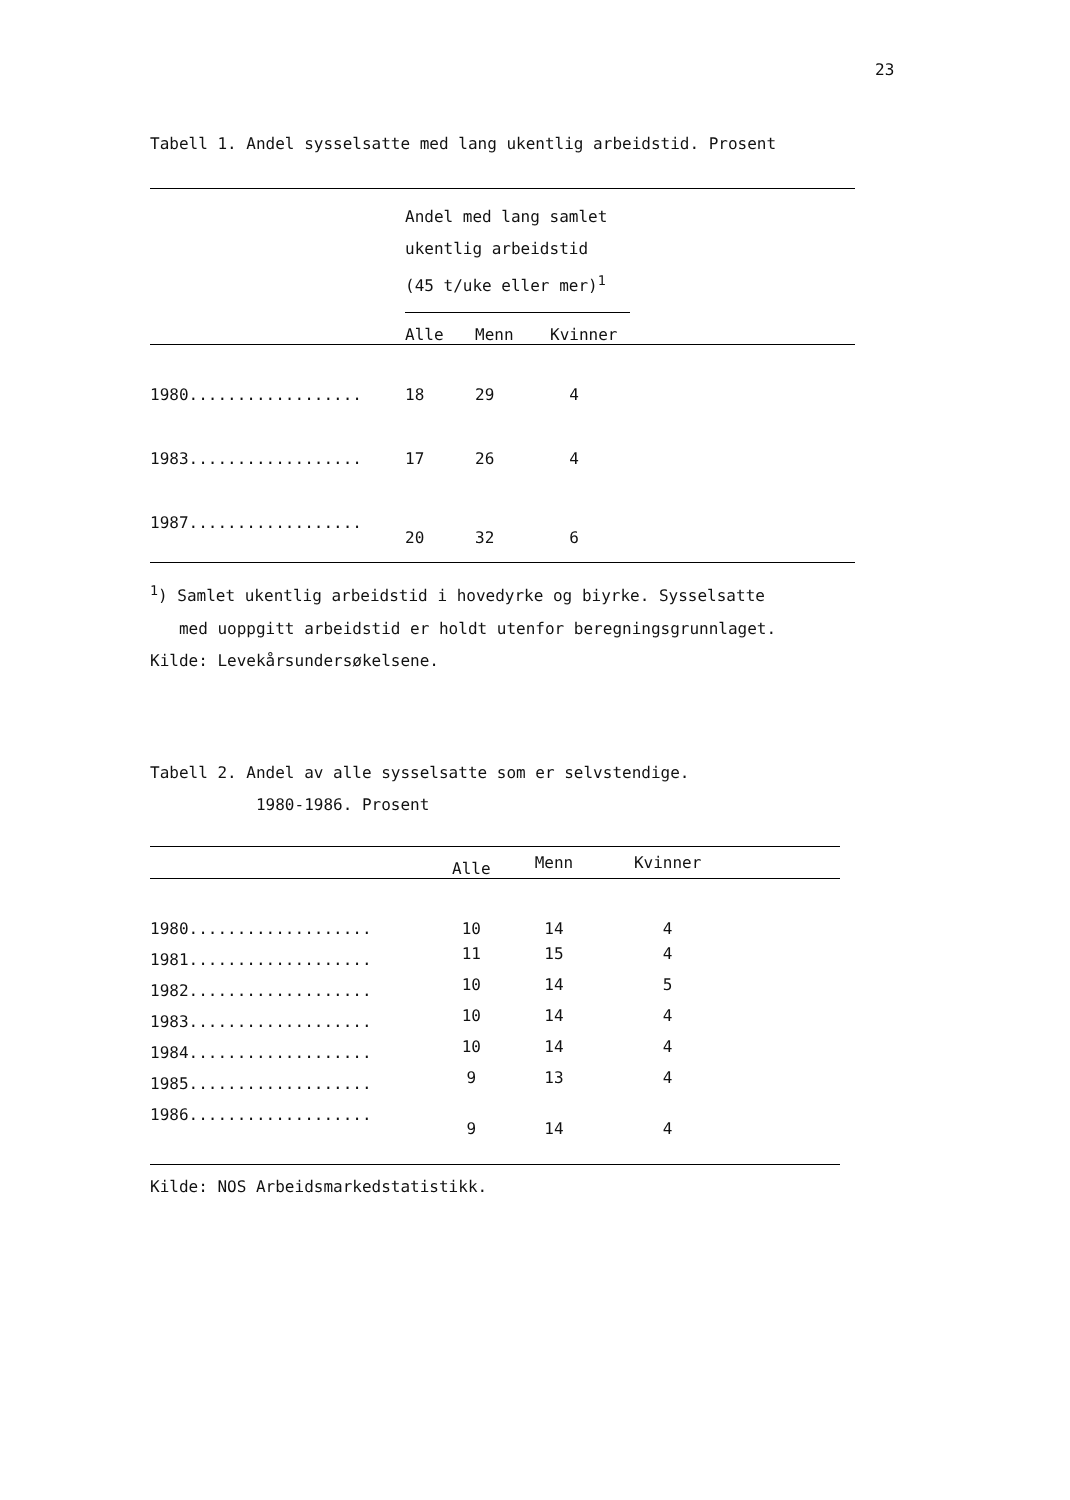23
Tabell 1. Andel sysselsatte med lang ukentlig arbeidstid. Prosent
| | Andel med lang samlet ukentlig arbeidstid (45 t/uke eller mer)<sup>1</sup> | | | |
| | Alle | Menn | Kvinner | |
| 1980.................. | 18 | 29 | 4 | |
| 1983.................. | 17 | 26 | 4 | |
| 1987.................. | 20 | 32 | 6 | |
<sup>1</sup>) Samlet ukentlig arbeidstid i hovedyrke og biyrke. Sysselsatte
med uoppgitt arbeidstid er holdt utenfor beregningsgrunnlaget.
Kilde: Levekårsundersøkelsene.
Tabell 2. Andel av alle sysselsatte som er selvstendige.
1980-1986. Prosent
| | Alle | Menn | Kvinner | |
| 1980................... | 10 | 14 | 4 | |
| 1981................... | 11 | 15 | 4 | |
| 1982................... | 10 | 14 | 5 | |
| 1983................... | 10 | 14 | 4 | |
| 1984................... | 10 | 14 | 4 | |
| 1985................... | 9 | 13 | 4 | |
| 1986................... | 9 | 14 | 4 | |
Kilde: NOS Arbeidsmarkedstatistikk.